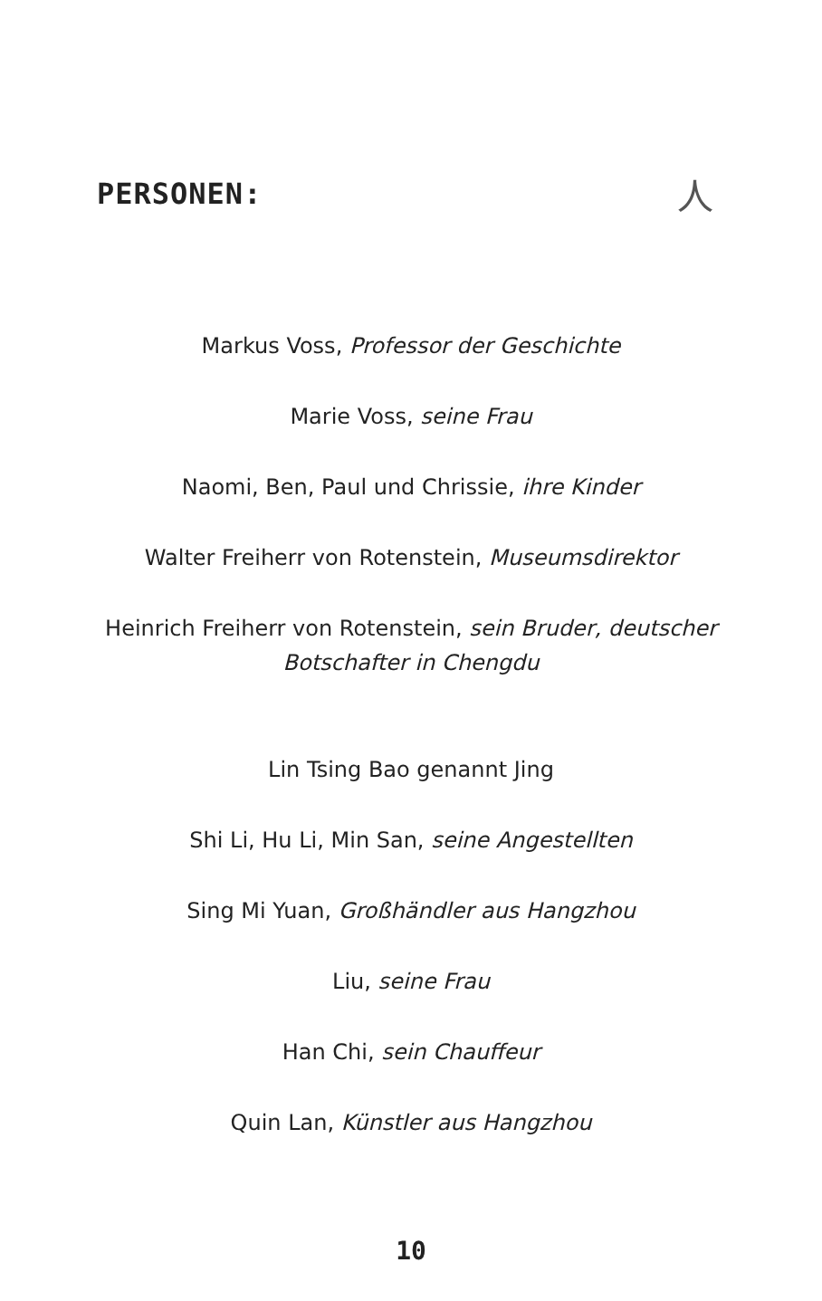PERSONEN:
人
Markus Voss, Professor der Geschichte
Marie Voss, seine Frau
Naomi, Ben, Paul und Chrissie, ihre Kinder
Walter Freiherr von Rotenstein, Museumsdirektor
Heinrich Freiherr von Rotenstein, sein Bruder, deutscher
Botschafter in Chengdu
Lin Tsing Bao genannt Jing
Shi Li, Hu Li, Min San, seine Angestellten
Sing Mi Yuan, Großhändler aus Hangzhou
Liu, seine Frau
Han Chi, sein Chauffeur
Quin Lan, Künstler aus Hangzhou
10